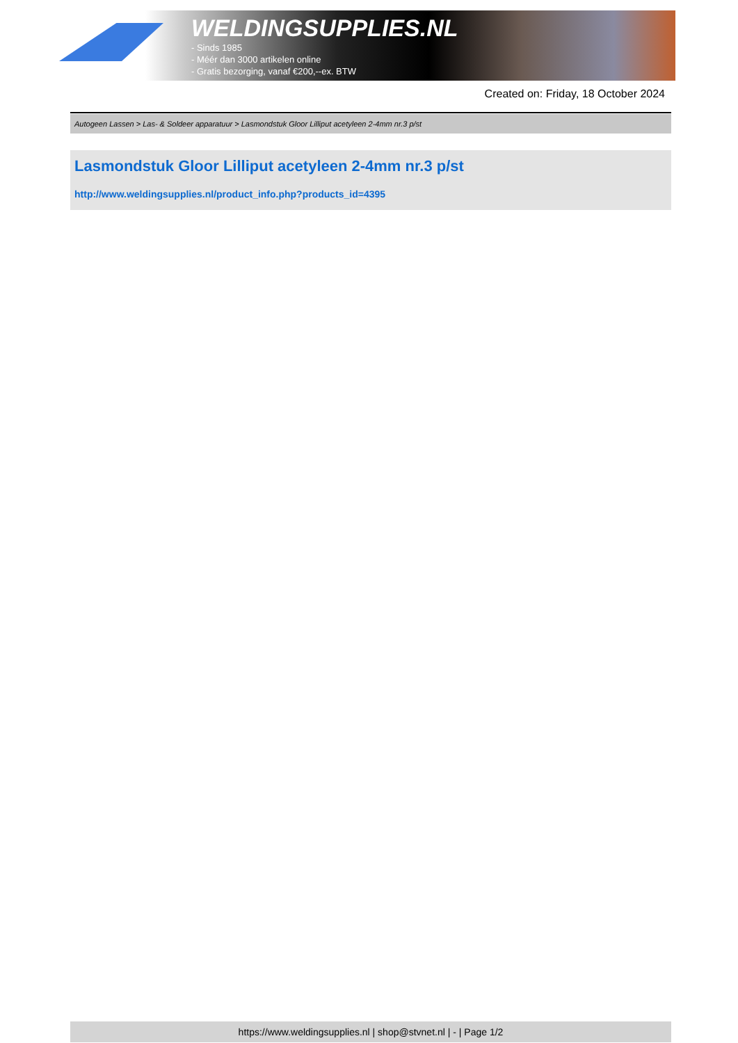WELDINGSUPPLIES.NL
- Sinds 1985
- Méér dan 3000 artikelen online
- Gratis bezorging, vanaf €200,--ex. BTW
Created on: Friday, 18 October 2024
Autogeen Lassen > Las- & Soldeer apparatuur > Lasmondstuk Gloor Lilliput acetyleen 2-4mm nr.3 p/st
Lasmondstuk Gloor Lilliput acetyleen 2-4mm nr.3 p/st
http://www.weldingsupplies.nl/product_info.php?products_id=4395
https://www.weldingsupplies.nl | shop@stvnet.nl | - | Page 1/2